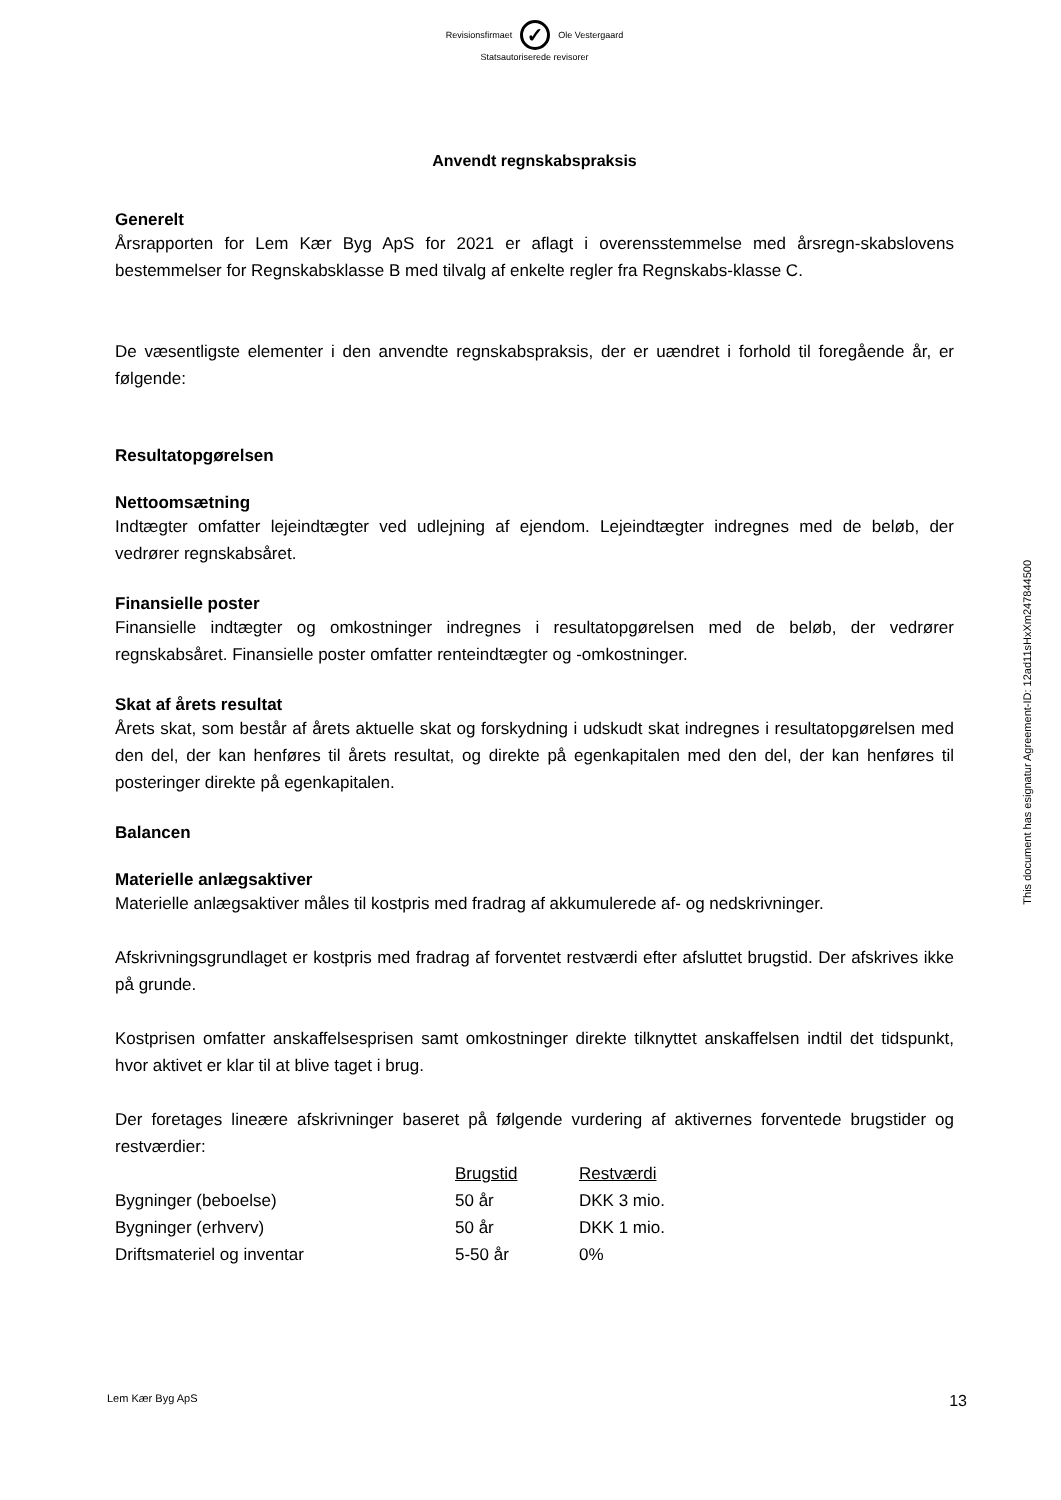Revisionsfirmaet ✓ Ole Vestergaard
Statsautoriserede revisorer
Anvendt regnskabspraksis
Generelt
Årsrapporten for Lem Kær Byg ApS for 2021 er aflagt i overensstemmelse med årsregn-skabslovens bestemmelser for Regnskabsklasse B med tilvalg af enkelte regler fra Regnskabs-klasse C.
De væsentligste elementer i den anvendte regnskabspraksis, der er uændret i forhold til foregående år, er følgende:
Resultatopgørelsen
Nettoomsætning
Indtægter omfatter lejeindtægter ved udlejning af ejendom. Lejeindtægter indregnes med de beløb, der vedrører regnskabsåret.
Finansielle poster
Finansielle indtægter og omkostninger indregnes i resultatopgørelsen med de beløb, der vedrører regnskabsåret. Finansielle poster omfatter renteindtægter og -omkostninger.
Skat af årets resultat
Årets skat, som består af årets aktuelle skat og forskydning i udskudt skat indregnes i resultatopgørelsen med den del, der kan henføres til årets resultat, og direkte på egenkapitalen med den del, der kan henføres til posteringer direkte på egenkapitalen.
Balancen
Materielle anlægsaktiver
Materielle anlægsaktiver måles til kostpris med fradrag af akkumulerede af- og nedskrivninger.
Afskrivningsgrundlaget er kostpris med fradrag af forventet restværdi efter afsluttet brugstid. Der afskrives ikke på grunde.
Kostprisen omfatter anskaffelsesprisen samt omkostninger direkte tilknyttet anskaffelsen indtil det tidspunkt, hvor aktivet er klar til at blive taget i brug.
Der foretages lineære afskrivninger baseret på følgende vurdering af aktivernes forventede brugstider og restværdier:
| | Brugstid | Restværdi |
| Bygninger (beboelse) | 50 år | DKK 3 mio. |
| Bygninger (erhverv) | 50 år | DKK 1 mio. |
| Driftsmateriel og inventar | 5-50 år | 0% |
This document has esignatur Agreement-ID: 12ad11sHxXm247844500
Lem Kær Byg ApS 13